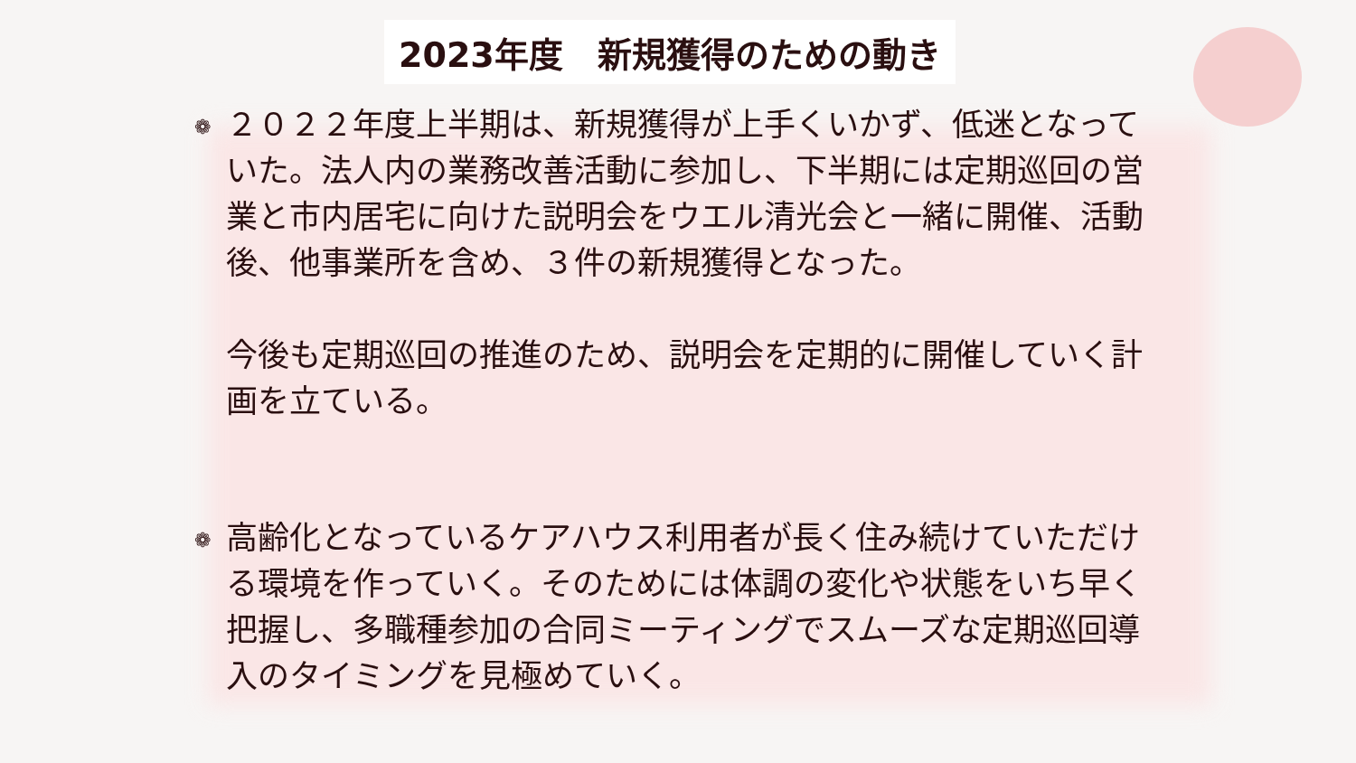2023年度　新規獲得のための動き
❁
２０２２年度上半期は、新規獲得が上手くいかず、低迷となっていた。法人内の業務改善活動に参加し、下半期には定期巡回の営業と市内居宅に向けた説明会をウエル清光会と一緒に開催、活動後、他事業所を含め、３件の新規獲得となった。
今後も定期巡回の推進のため、説明会を定期的に開催していく計画を立ている。
❁
高齢化となっているケアハウス利用者が長く住み続けていただける環境を作っていく。そのためには体調の変化や状態をいち早く把握し、多職種参加の合同ミーティングでスムーズな定期巡回導入のタイミングを見極めていく。